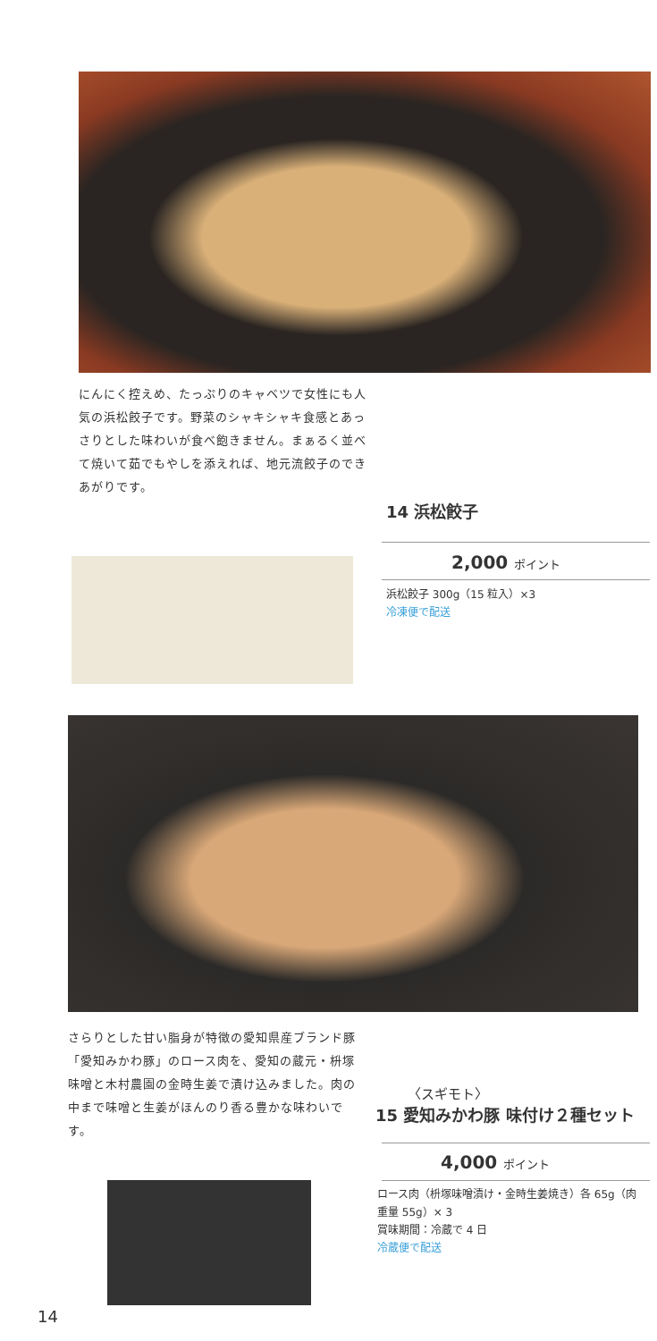にんにく控えめ、たっぷりのキャベツで女性にも人気の浜松餃子です。野菜のシャキシャキ食感とあっさりとした味わいが食べ飽きません。まぁるく並べて焼いて茹でもやしを添えれば、地元流餃子のできあがりです。
14 浜松餃子
2,000 ポイント
浜松餃子 300g（15 粒入）×3
冷凍便で配送
さらりとした甘い脂身が特徴の愛知県産ブランド豚「愛知みかわ豚」のロース肉を、愛知の蔵元・枡塚味噌と木村農園の金時生姜で漬け込みました。肉の中まで味噌と生姜がほんのり香る豊かな味わいです。
〈スギモト〉
15 愛知みかわ豚 味付け２種セット
4,000 ポイント
ロース肉（枡塚味噌漬け・金時生姜焼き）各 65g（肉重量 55g）× 3
賞味期間：冷蔵で 4 日
冷蔵便で配送
14